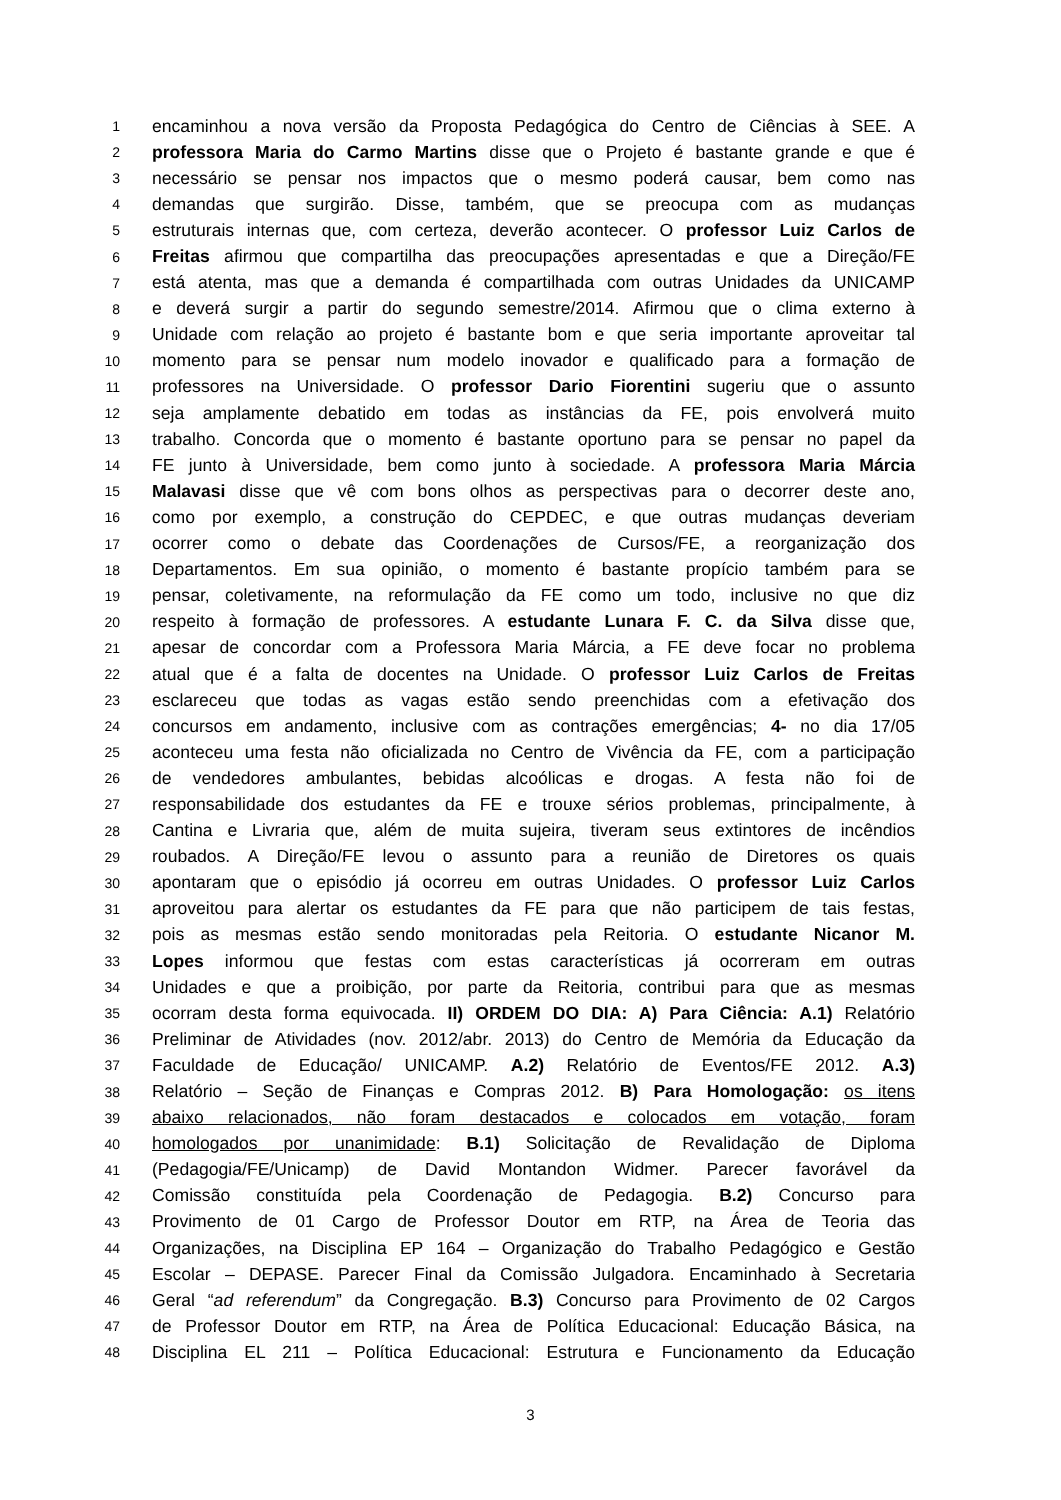1 encaminhou a nova versão da Proposta Pedagógica do Centro de Ciências à SEE. A
2 professora Maria do Carmo Martins disse que o Projeto é bastante grande e que é
3 necessário se pensar nos impactos que o mesmo poderá causar, bem como nas
4 demandas que surgirão. Disse, também, que se preocupa com as mudanças
5 estruturais internas que, com certeza, deverão acontecer. O professor Luiz Carlos de
6 Freitas afirmou que compartilha das preocupações apresentadas e que a Direção/FE
7 está atenta, mas que a demanda é compartilhada com outras Unidades da UNICAMP
8 e deverá surgir a partir do segundo semestre/2014. Afirmou que o clima externo à
9 Unidade com relação ao projeto é bastante bom e que seria importante aproveitar tal
10 momento para se pensar num modelo inovador e qualificado para a formação de
11 professores na Universidade. O professor Dario Fiorentini sugeriu que o assunto
12 seja amplamente debatido em todas as instâncias da FE, pois envolverá muito
13 trabalho. Concorda que o momento é bastante oportuno para se pensar no papel da
14 FE junto à Universidade, bem como junto à sociedade. A professora Maria Márcia
15 Malavasi disse que vê com bons olhos as perspectivas para o decorrer deste ano,
16 como por exemplo, a construção do CEPDEC, e que outras mudanças deveriam
17 ocorrer como o debate das Coordenações de Cursos/FE, a reorganização dos
18 Departamentos. Em sua opinião, o momento é bastante propício também para se
19 pensar, coletivamente, na reformulação da FE como um todo, inclusive no que diz
20 respeito à formação de professores. A estudante Lunara F. C. da Silva disse que,
21 apesar de concordar com a Professora Maria Márcia, a FE deve focar no problema
22 atual que é a falta de docentes na Unidade. O professor Luiz Carlos de Freitas
23 esclareceu que todas as vagas estão sendo preenchidas com a efetivação dos
24 concursos em andamento, inclusive com as contrações emergências; 4- no dia 17/05
25 aconteceu uma festa não oficializada no Centro de Vivência da FE, com a participação
26 de vendedores ambulantes, bebidas alcoólicas e drogas. A festa não foi de
27 responsabilidade dos estudantes da FE e trouxe sérios problemas, principalmente, à
28 Cantina e Livraria que, além de muita sujeira, tiveram seus extintores de incêndios
29 roubados. A Direção/FE levou o assunto para a reunião de Diretores os quais
30 apontaram que o episódio já ocorreu em outras Unidades. O professor Luiz Carlos
31 aproveitou para alertar os estudantes da FE para que não participem de tais festas,
32 pois as mesmas estão sendo monitoradas pela Reitoria. O estudante Nicanor M.
33 Lopes informou que festas com estas características já ocorreram em outras
34 Unidades e que a proibição, por parte da Reitoria, contribui para que as mesmas
35 ocorram desta forma equivocada. II) ORDEM DO DIA: A) Para Ciência: A.1) Relatório
36 Preliminar de Atividades (nov. 2012/abr. 2013) do Centro de Memória da Educação da
37 Faculdade de Educação/ UNICAMP. A.2) Relatório de Eventos/FE 2012. A.3)
38 Relatório – Seção de Finanças e Compras 2012. B) Para Homologação: os itens
39 abaixo relacionados, não foram destacados e colocados em votação, foram
40 homologados por unanimidade: B.1) Solicitação de Revalidação de Diploma
41 (Pedagogia/FE/Unicamp) de David Montandon Widmer. Parecer favorável da
42 Comissão constituída pela Coordenação de Pedagogia. B.2) Concurso para
43 Provimento de 01 Cargo de Professor Doutor em RTP, na Área de Teoria das
44 Organizações, na Disciplina EP 164 – Organização do Trabalho Pedagógico e Gestão
45 Escolar – DEPASE. Parecer Final da Comissão Julgadora. Encaminhado à Secretaria
46 Geral “ad referendum” da Congregação. B.3) Concurso para Provimento de 02 Cargos
47 de Professor Doutor em RTP, na Área de Política Educacional: Educação Básica, na
48 Disciplina EL 211 – Política Educacional: Estrutura e Funcionamento da Educação
3